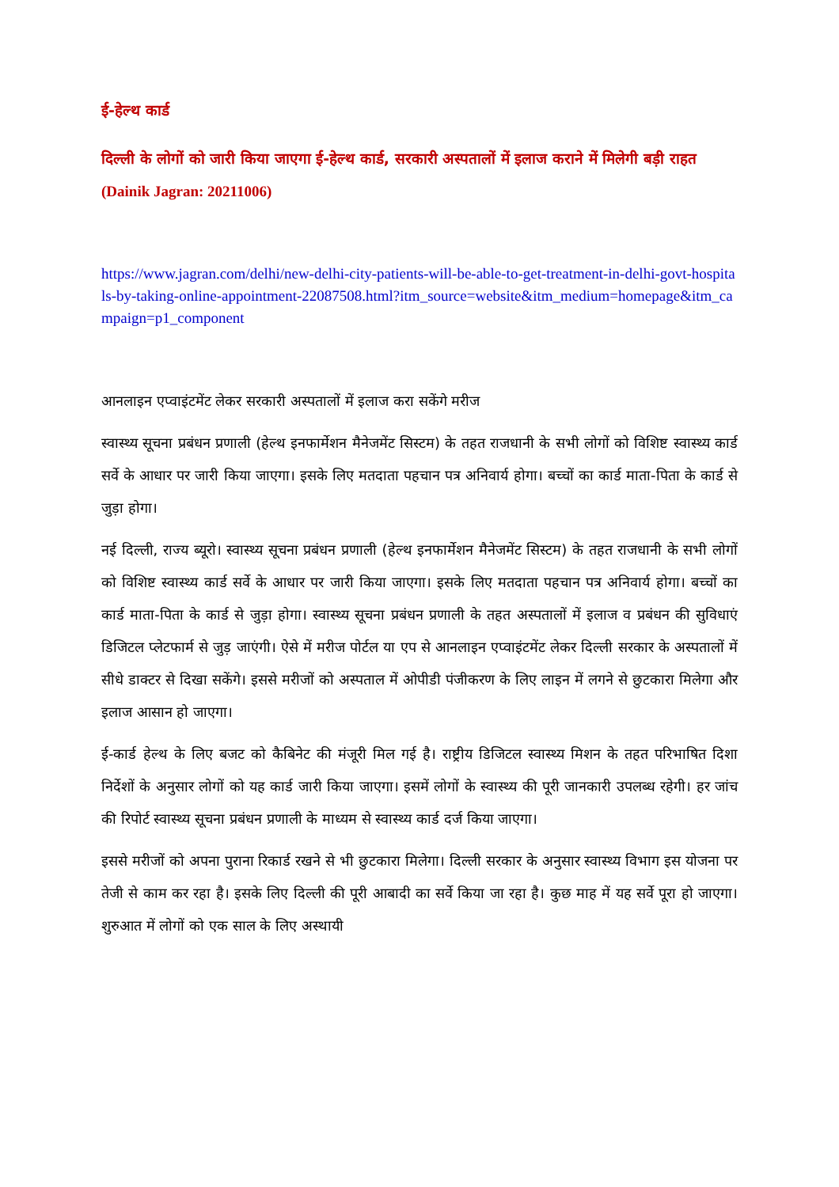ई-हेल्थ कार्ड
दिल्ली के लोगों को जारी किया जाएगा ई-हेल्थ कार्ड, सरकारी अस्पतालों में इलाज कराने में मिलेगी बड़ी राहत (Dainik Jagran: 20211006)
https://www.jagran.com/delhi/new-delhi-city-patients-will-be-able-to-get-treatment-in-delhi-govt-hospitals-by-taking-online-appointment-22087508.html?itm_source=website&itm_medium=homepage&itm_campaign=p1_component
आनलाइन एप्वाइंटमेंट लेकर सरकारी अस्पतालों में इलाज करा सकेंगे मरीज
स्वास्थ्य सूचना प्रबंधन प्रणाली (हेल्थ इनफार्मेशन मैनेजमेंट सिस्टम) के तहत राजधानी के सभी लोगों को विशिष्ट स्वास्थ्य कार्ड सर्वे के आधार पर जारी किया जाएगा। इसके लिए मतदाता पहचान पत्र अनिवार्य होगा। बच्चों का कार्ड माता-पिता के कार्ड से जुड़ा होगा।
नई दिल्ली, राज्य ब्यूरो। स्वास्थ्य सूचना प्रबंधन प्रणाली (हेल्थ इनफार्मेशन मैनेजमेंट सिस्टम) के तहत राजधानी के सभी लोगों को विशिष्ट स्वास्थ्य कार्ड सर्वे के आधार पर जारी किया जाएगा। इसके लिए मतदाता पहचान पत्र अनिवार्य होगा। बच्चों का कार्ड माता-पिता के कार्ड से जुड़ा होगा। स्वास्थ्य सूचना प्रबंधन प्रणाली के तहत अस्पतालों में इलाज व प्रबंधन की सुविधाएं डिजिटल प्लेटफार्म से जुड़ जाएंगी। ऐसे में मरीज पोर्टल या एप से आनलाइन एप्वाइंटमेंट लेकर दिल्ली सरकार के अस्पतालों में सीधे डाक्टर से दिखा सकेंगे। इससे मरीजों को अस्पताल में ओपीडी पंजीकरण के लिए लाइन में लगने से छुटकारा मिलेगा और इलाज आसान हो जाएगा।
ई-कार्ड हेल्थ के लिए बजट को कैबिनेट की मंजूरी मिल गई है। राष्ट्रीय डिजिटल स्वास्थ्य मिशन के तहत परिभाषित दिशा निर्देशों के अनुसार लोगों को यह कार्ड जारी किया जाएगा। इसमें लोगों के स्वास्थ्य की पूरी जानकारी उपलब्ध रहेगी। हर जांच की रिपोर्ट स्वास्थ्य सूचना प्रबंधन प्रणाली के माध्यम से स्वास्थ्य कार्ड दर्ज किया जाएगा।
इससे मरीजों को अपना पुराना रिकार्ड रखने से भी छुटकारा मिलेगा। दिल्ली सरकार के अनुसार स्वास्थ्य विभाग इस योजना पर तेजी से काम कर रहा है। इसके लिए दिल्ली की पूरी आबादी का सर्वे किया जा रहा है। कुछ माह में यह सर्वे पूरा हो जाएगा। शुरुआत में लोगों को एक साल के लिए अस्थायी